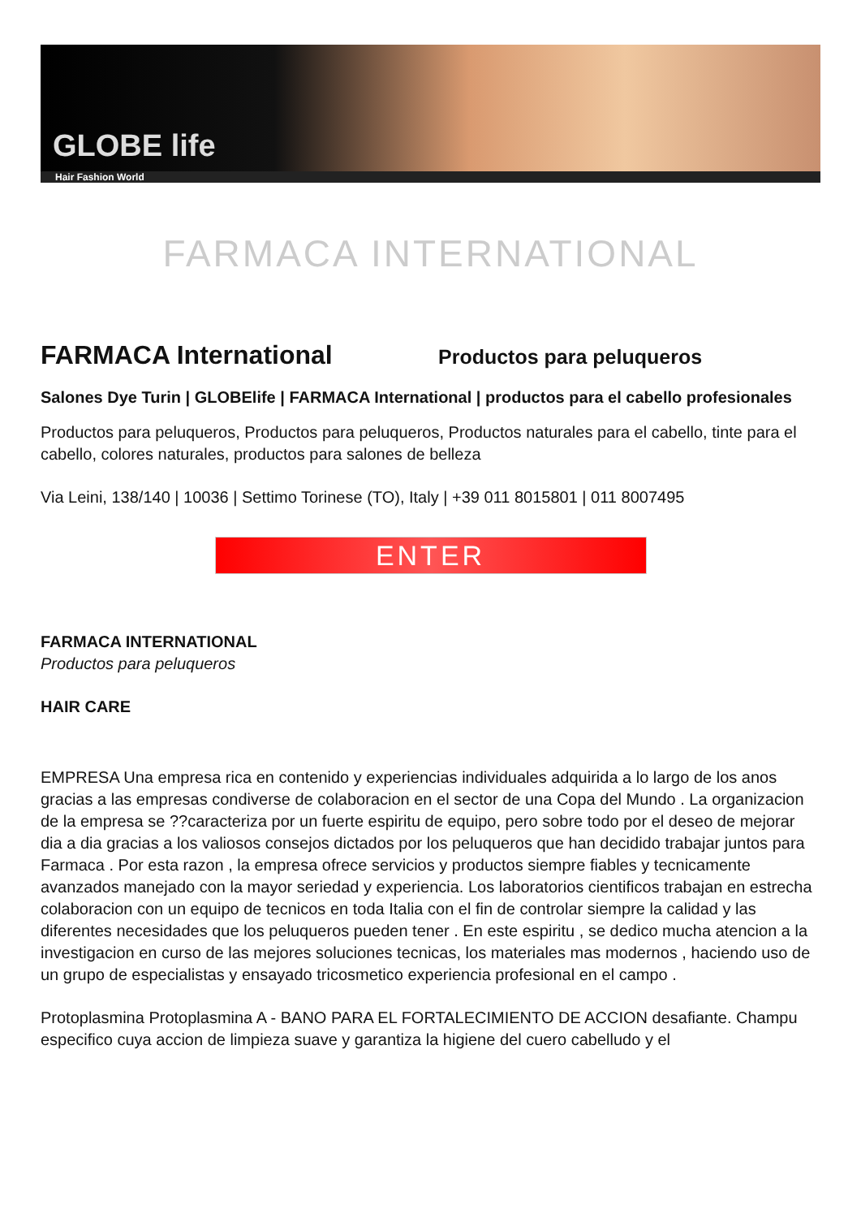GLOBE life
Hair Fashion World
FARMACA INTERNATIONAL
FARMACA International
Productos para peluqueros
Salones Dye Turin | GLOBElife | FARMACA International | productos para el cabello profesionales
Productos para peluqueros, Productos para peluqueros, Productos naturales para el cabello, tinte para el cabello, colores naturales, productos para salones de belleza
Via Leini, 138/140 | 10036 | Settimo Torinese (TO), Italy | +39 011 8015801 | 011 8007495
ENTER
FARMACA INTERNATIONAL
Productos para peluqueros
HAIR CARE
EMPRESA Una empresa rica en contenido y experiencias individuales adquirida a lo largo de los anos gracias a las empresas condiverse de colaboracion en el sector de una Copa del Mundo . La organizacion de la empresa se ??caracteriza por un fuerte espiritu de equipo, pero sobre todo por el deseo de mejorar dia a dia gracias a los valiosos consejos dictados por los peluqueros que han decidido trabajar juntos para Farmaca . Por esta razon , la empresa ofrece servicios y productos siempre fiables y tecnicamente avanzados manejado con la mayor seriedad y experiencia. Los laboratorios cientificos trabajan en estrecha colaboracion con un equipo de tecnicos en toda Italia con el fin de controlar siempre la calidad y las diferentes necesidades que los peluqueros pueden tener . En este espiritu , se dedico mucha atencion a la investigacion en curso de las mejores soluciones tecnicas, los materiales mas modernos , haciendo uso de un grupo de especialistas y ensayado tricosmetico experiencia profesional en el campo .
Protoplasmina Protoplasmina A - BANO PARA EL FORTALECIMIENTO DE ACCION desafiante. Champu especifico cuya accion de limpieza suave y garantiza la higiene del cuero cabelludo y el